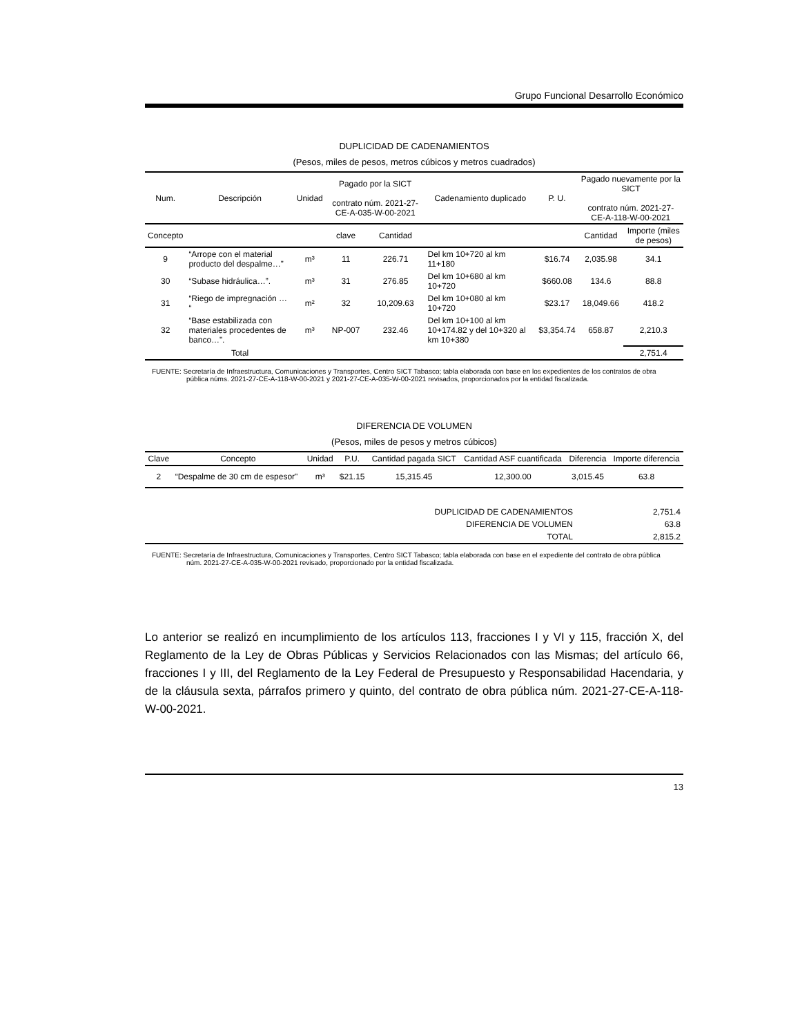Grupo Funcional Desarrollo Económico
DUPLICIDAD DE CADENAMIENTOS
(Pesos, miles de pesos, metros cúbicos y metros cuadrados)
| Num. | Descripción | Unidad | Pagado por la SICT contrato núm. 2021-27-CE-A-035-W-00-2021 | | Cadenamiento duplicado | P. U. | Pagado nuevamente por la SICT contrato núm. 2021-27-CE-A-118-W-00-2021 | |
| --- | --- | --- | --- | --- | --- | --- | --- | --- |
| Concepto | | | clave | Cantidad | | | Cantidad | Importe (miles de pesos) |
| 9 | “Arrope con el material producto del despalme…” | m³ | 11 | 226.71 | Del km 10+720 al km 11+180 | $16.74 | 2,035.98 | 34.1 |
| 30 | “Subase hidráulica…”. | m³ | 31 | 276.85 | Del km 10+680 al km 10+720 | $660.08 | 134.6 | 88.8 |
| 31 | “Riego de impregnación … “ | m² | 32 | 10,209.63 | Del km 10+080 al km 10+720 | $23.17 | 18,049.66 | 418.2 |
| 32 | “Base estabilizada con materiales procedentes de banco…”. | m³ | NP-007 | 232.46 | Del km 10+100 al km 10+174.82 y del 10+320 al km 10+380 | $3,354.74 | 658.87 | 2,210.3 |
| | Total | | | | | | | 2,751.4 |
FUENTE: Secretaría de Infraestructura, Comunicaciones y Transportes, Centro SICT Tabasco; tabla elaborada con base en los expedientes de los contratos de obra pública núms. 2021-27-CE-A-118-W-00-2021 y 2021-27-CE-A-035-W-00-2021 revisados, proporcionados por la entidad fiscalizada.
DIFERENCIA DE VOLUMEN
(Pesos, miles de pesos y metros cúbicos)
| Clave | Concepto | Unidad | P.U. | Cantidad pagada SICT | Cantidad ASF cuantificada | Diferencia | Importe diferencia |
| --- | --- | --- | --- | --- | --- | --- | --- |
| 2 | “Despalme de 30 cm de espesor" | m³ | $21.15 | 15,315.45 | 12,300.00 | 3,015.45 | 63.8 |
| DUPLICIDAD DE CADENAMIENTOS | 2,751.4 |
| DIFERENCIA DE VOLUMEN | 63.8 |
| TOTAL | 2,815.2 |
FUENTE: Secretaría de Infraestructura, Comunicaciones y Transportes, Centro SICT Tabasco; tabla elaborada con base en el expediente del contrato de obra pública núm. 2021-27-CE-A-035-W-00-2021 revisado, proporcionado por la entidad fiscalizada.
Lo anterior se realizó en incumplimiento de los artículos 113, fracciones I y VI y 115, fracción X, del Reglamento de la Ley de Obras Públicas y Servicios Relacionados con las Mismas; del artículo 66, fracciones I y III, del Reglamento de la Ley Federal de Presupuesto y Responsabilidad Hacendaria, y de la cláusula sexta, párrafos primero y quinto, del contrato de obra pública núm. 2021-27-CE-A-118-W-00-2021.
13